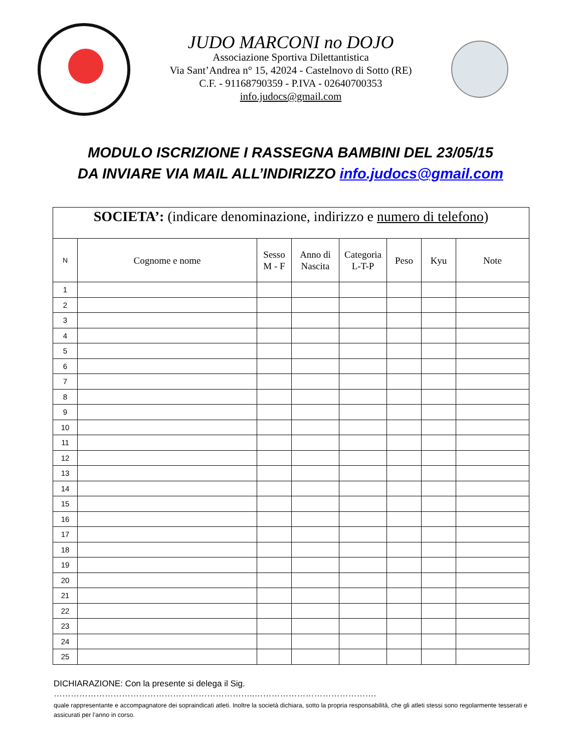JUDO MARCONI no DOJO
Associazione Sportiva Dilettantistica
Via Sant’Andrea n° 15, 42024 - Castelnovo di Sotto (RE)
C.F. - 91168790359 - P.IVA - 02640700353
info.judocs@gmail.com
MODULO ISCRIZIONE I RASSEGNA BAMBINI DEL 23/05/15
DA INVIARE VIA MAIL ALL’INDIRIZZO info.judocs@gmail.com
| SOCIETA’: (indicare denominazione, indirizzo e numero di telefono ) | | | | | | | |
| N | Cognome e nome | Sesso M - F | Anno di Nascita | Categoria L-T-P | Peso | Kyu | Note |
| 1 | | | | | | | |
| 2 | | | | | | | |
| 3 | | | | | | | |
| 4 | | | | | | | |
| 5 | | | | | | | |
| 6 | | | | | | | |
| 7 | | | | | | | |
| 8 | | | | | | | |
| 9 | | | | | | | |
| 10 | | | | | | | |
| 11 | | | | | | | |
| 12 | | | | | | | |
| 13 | | | | | | | |
| 14 | | | | | | | |
| 15 | | | | | | | |
| 16 | | | | | | | |
| 17 | | | | | | | |
| 18 | | | | | | | |
| 19 | | | | | | | |
| 20 | | | | | | | |
| 21 | | | | | | | |
| 22 | | | | | | | |
| 23 | | | | | | | |
| 24 | | | | | | | |
| 25 | | | | | | | |
DICHIARAZIONE: Con la presente si delega il Sig. ……………………………………………………………..…………………………………….
quale rappresentante e accompagnatore dei sopraindicati atleti. Inoltre la società dichiara, sotto la propria responsabilità, che gli atleti stessi sono regolarmente tesserati e assicurati per l’anno in corso.